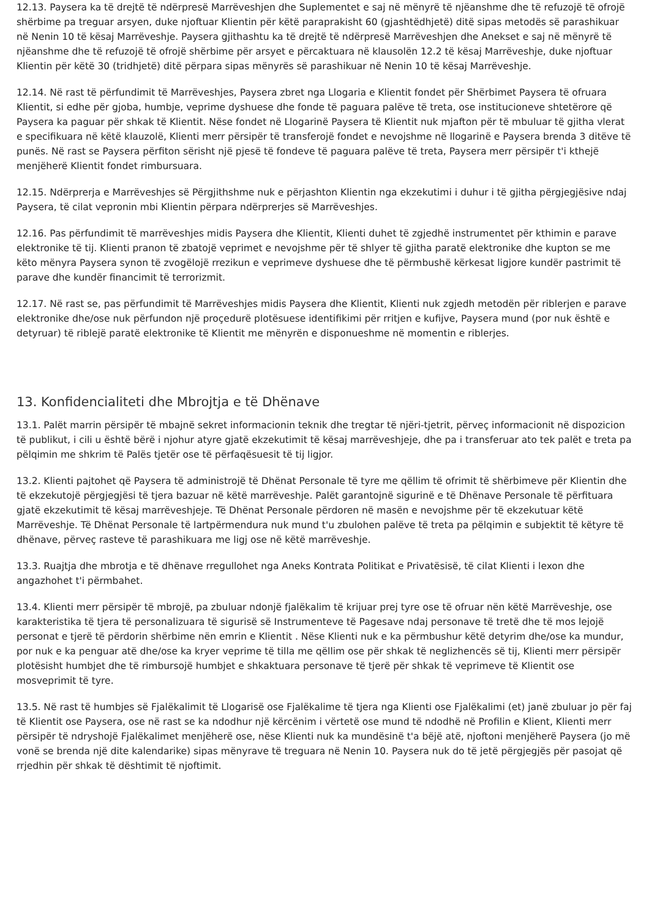12.13. Paysera ka të drejtë të ndërpresë Marrëveshjen dhe Suplementet e saj në mënyrë të njëanshme dhe të refuzojë të ofrojë shërbime pa treguar arsyen, duke njoftuar Klientin për këtë paraprakisht 60 (gjashtëdhjetë) ditë sipas metodës së parashikuar në Nenin 10 të kësaj Marrëveshje. Paysera gjithashtu ka të drejtë të ndërpresë Marrëveshjen dhe Anekset e saj në mënyrë të njëanshme dhe të refuzojë të ofrojë shërbime për arsyet e përcaktuara në klausolën 12.2 të kësaj Marrëveshje, duke njoftuar Klientin për këtë 30 (tridhjetë) ditë përpara sipas mënyrës së parashikuar në Nenin 10 të kësaj Marrëveshje.
12.14. Në rast të përfundimit të Marrëveshjes, Paysera zbret nga Llogaria e Klientit fondet për Shërbimet Paysera të ofruara Klientit, si edhe për gjoba, humbje, veprime dyshuese dhe fonde të paguara palëve të treta, ose institucioneve shtetërore që Paysera ka paguar për shkak të Klientit. Nëse fondet në Llogarinë Paysera të Klientit nuk mjafton për të mbuluar të gjitha vlerat e specifikuara në këtë klauzolë, Klienti merr përsipër të transferojë fondet e nevojshme në llogarinë e Paysera brenda 3 ditëve të punës. Në rast se Paysera përfiton sërisht një pjesë të fondeve të paguara palëve të treta, Paysera merr përsipër t'i kthejë menjëherë Klientit fondet rimbursuara.
12.15. Ndërprerja e Marrëveshjes së Përgjithshme nuk e përjashton Klientin nga ekzekutimi i duhur i të gjitha përgjegjësive ndaj Paysera, të cilat vepronin mbi Klientin përpara ndërprerjes së Marrëveshjes.
12.16. Pas përfundimit të marrëveshjes midis Paysera dhe Klientit, Klienti duhet të zgjedhë instrumentet për kthimin e parave elektronike të tij. Klienti pranon të zbatojë veprimet e nevojshme për të shlyer të gjitha paratë elektronike dhe kupton se me këto mënyra Paysera synon të zvogëlojë rrezikun e veprimeve dyshuese dhe të përmbushë kërkesat ligjore kundër pastrimit të parave dhe kundër financimit të terrorizmit.
12.17. Në rast se, pas përfundimit të Marrëveshjes midis Paysera dhe Klientit, Klienti nuk zgjedh metodën për riblerjen e parave elektronike dhe/ose nuk përfundon një proçedurë plotësuese identifikimi për rritjen e kufijve, Paysera mund (por nuk është e detyruar) të riblejë paratë elektronike të Klientit me mënyrën e disponueshme në momentin e riblerjes.
13. Konfidencialiteti dhe Mbrojtja e të Dhënave
13.1. Palët marrin përsipër të mbajnë sekret informacionin teknik dhe tregtar të njëri-tjetrit, përveç informacionit në dispozicion të publikut, i cili u është bërë i njohur atyre gjatë ekzekutimit të kësaj marrëveshjeje, dhe pa i transferuar ato tek palët e treta pa pëlqimin me shkrim të Palës tjetër ose të përfaqësuesit të tij ligjor.
13.2. Klienti pajtohet që Paysera të administrojë të Dhënat Personale të tyre me qëllim të ofrimit të shërbimeve për Klientin dhe të ekzekutojë përgjegjësi të tjera bazuar në këtë marrëveshje. Palët garantojnë sigurinë e të Dhënave Personale të përfituara gjatë ekzekutimit të kësaj marrëveshjeje. Të Dhënat Personale përdoren në masën e nevojshme për të ekzekutuar këtë Marrëveshje. Të Dhënat Personale të lartpërmendura nuk mund t'u zbulohen palëve të treta pa pëlqimin e subjektit të këtyre të dhënave, përveç rasteve të parashikuara me ligj ose në këtë marrëveshje.
13.3. Ruajtja dhe mbrotja e të dhënave rregullohet nga Aneks Kontrata Politikat e Privatësisë, të cilat Klienti i lexon dhe angazhohet t'i përmbahet.
13.4. Klienti merr përsipër të mbrojë, pa zbuluar ndonjë fjalëkalim të krijuar prej tyre ose të ofruar nën këtë Marrëveshje, ose karakteristika të tjera të personalizuara të sigurisë së Instrumenteve të Pagesave ndaj personave të tretë dhe të mos lejojë personat e tjerë të përdorin shërbime nën emrin e Klientit . Nëse Klienti nuk e ka përmbushur këtë detyrim dhe/ose ka mundur, por nuk e ka penguar atë dhe/ose ka kryer veprime të tilla me qëllim ose për shkak të neglizhencës së tij, Klienti merr përsipër plotësisht humbjet dhe të rimbursojë humbjet e shkaktuara personave të tjerë për shkak të veprimeve të Klientit ose mosveprimit të tyre.
13.5. Në rast të humbjes së Fjalëkalimit të Llogarisë ose Fjalëkalime të tjera nga Klienti ose Fjalëkalimi (et) janë zbuluar jo për faj të Klientit ose Paysera, ose në rast se ka ndodhur një kërcënim i vërtetë ose mund të ndodhë në Profilin e Klient, Klienti merr përsipër të ndryshojë Fjalëkalimet menjëherë ose, nëse Klienti nuk ka mundësinë t'a bëjë atë, njoftoni menjëherë Paysera (jo më vonë se brenda një dite kalendarike) sipas mënyrave të treguara në Nenin 10. Paysera nuk do të jetë përgjegjës për pasojat që rrjedhin për shkak të dështimit të njoftimit.